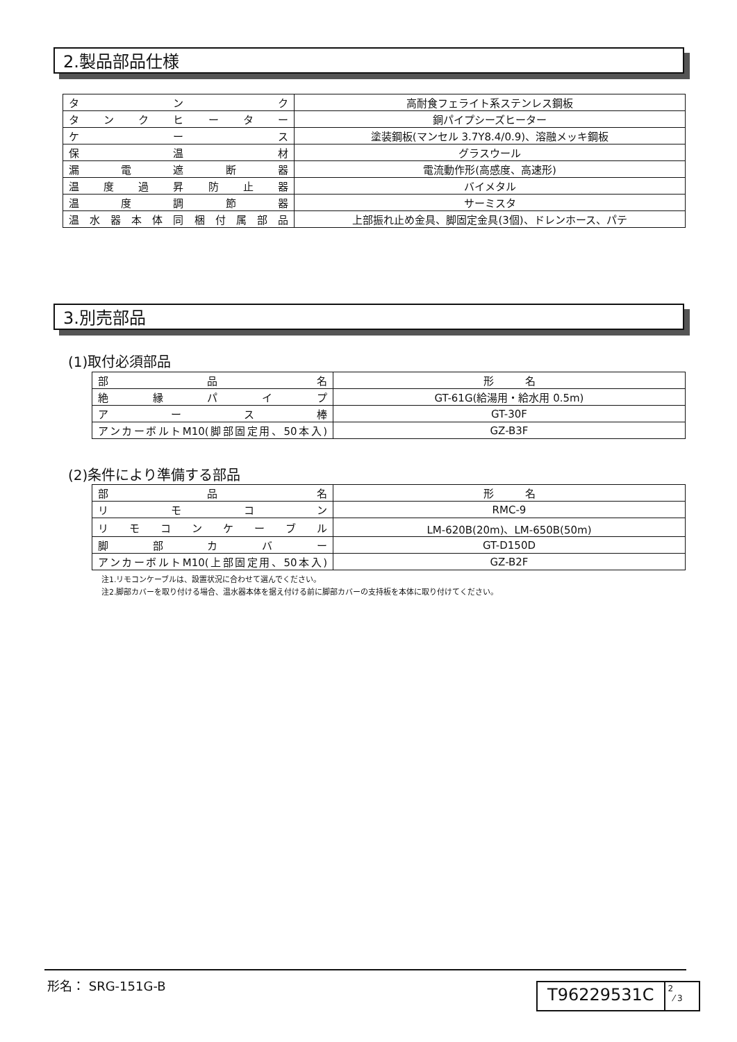2.製品部品仕様
| タ ン ク | 高耐食フェライト系ステンレス鋼板 |
| タ ン ク ヒ ー タ ー | 銅パイプシーズヒーター |
| ケ ー ス | 塗装鋼板(マンセル 3.7Y8.4/0.9)、溶融メッキ鋼板 |
| 保 温 材 | グラスウール |
| 漏 電 遮 断 器 | 電流動作形(高感度、高速形) |
| 温 度 過 昇 防 止 器 | バイメタル |
| 温 度 調 節 器 | サーミスタ |
| 温 水 器 本 体 同 梱 付 属 部 品 | 上部振れ止め金具、脚固定金具(3個)、ドレンホース、パテ |
3.別売部品
(1)取付必須部品
| 部 品 名 | 形 名 |
| 絶 縁 パ イ プ | GT-61G(給湯用・給水用 0.5m) |
| ア ー ス 棒 | GT-30F |
| アンカーボルトM10(脚部固定用、50本入) | GZ-B3F |
(2)条件により準備する部品
| 部 品 名 | 形 名 |
| リ モ コ ン | RMC-9 |
| リ モ コ ン ケ ー ブ ル | LM-620B(20m)、LM-650B(50m) |
| 脚 部 カ バ ー | GT-D150D |
| アンカーボルトM10(上部固定用、50本入) | GZ-B2F |
注1.リモコンケーブルは、設置状況に合わせて選んでください。
注2.脚部カバーを取り付ける場合、温水器本体を据え付ける前に脚部カバーの支持板を本体に取り付けてください。
形名： SRG-151G-B
T96229531C
2
⁄ 3